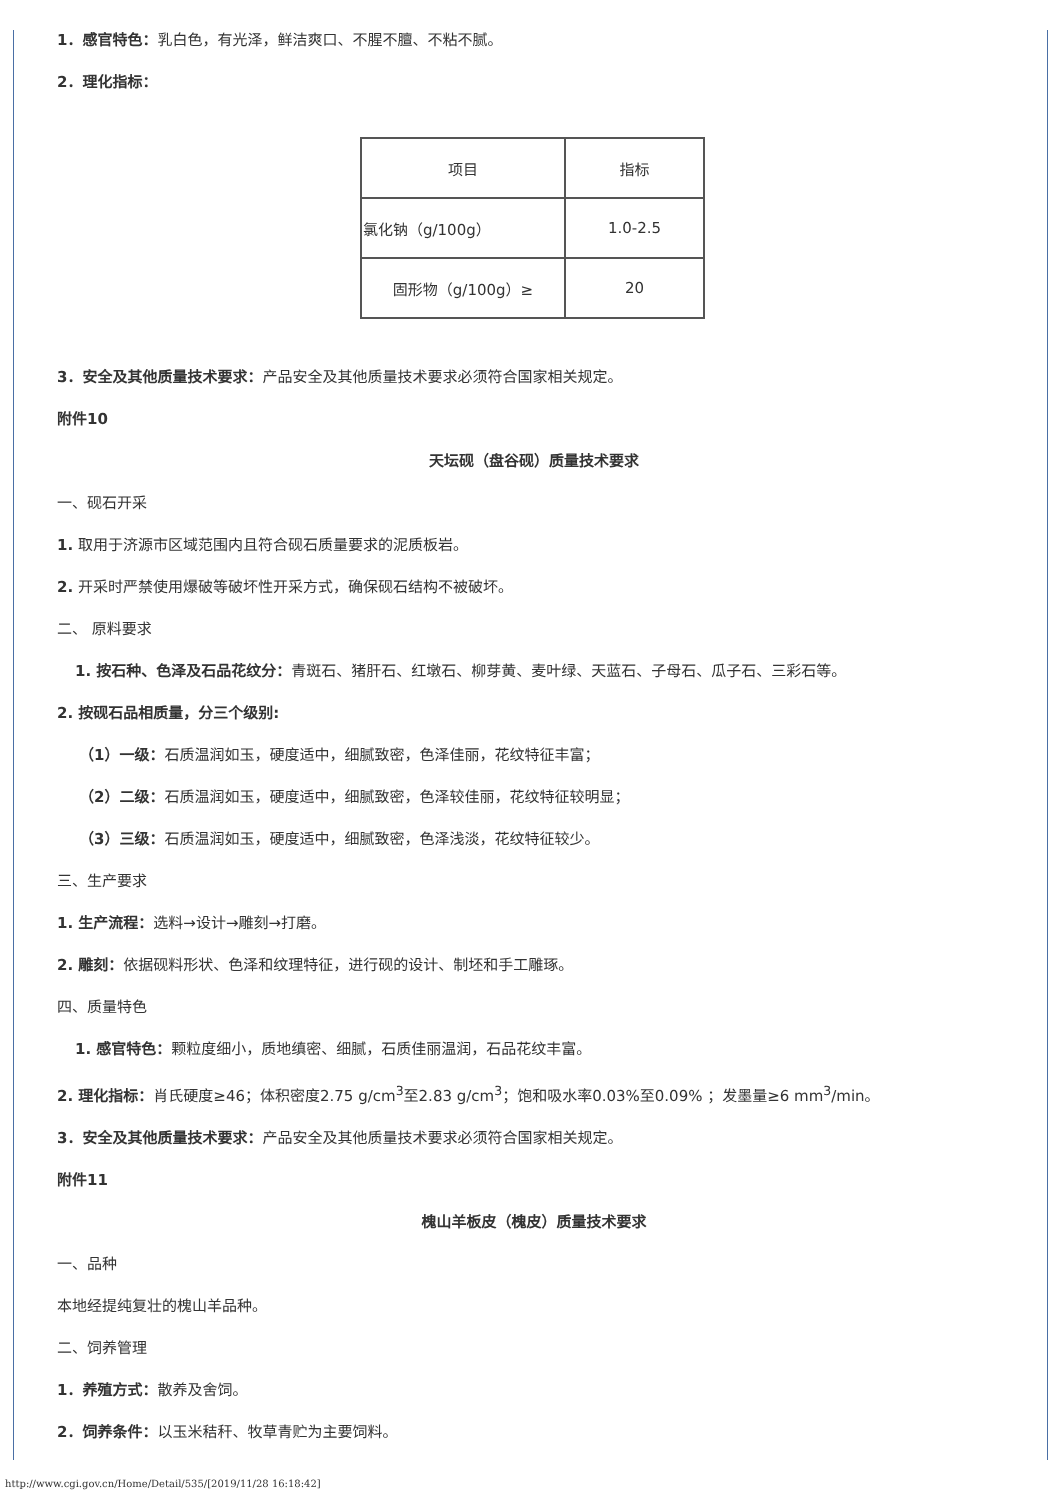1．感官特色：乳白色，有光泽，鲜洁爽口、不腥不膻、不粘不腻。
2．理化指标：
| 项目 | 指标 |
| 氯化钠（g/100g） | 1.0-2.5 |
| 固形物（g/100g）≥ | 20 |
3．安全及其他质量技术要求：产品安全及其他质量技术要求必须符合国家相关规定。
附件10
天坛砚（盘谷砚）质量技术要求
一、砚石开采
1. 取用于济源市区域范围内且符合砚石质量要求的泥质板岩。
2. 开采时严禁使用爆破等破坏性开采方式，确保砚石结构不被破坏。
二、 原料要求
1. 按石种、色泽及石品花纹分：青斑石、猪肝石、红墩石、柳芽黄、麦叶绿、天蓝石、子母石、瓜子石、三彩石等。
2. 按砚石品相质量，分三个级别:
（1）一级：石质温润如玉，硬度适中，细腻致密，色泽佳丽，花纹特征丰富；
（2）二级：石质温润如玉，硬度适中，细腻致密，色泽较佳丽，花纹特征较明显；
（3）三级：石质温润如玉，硬度适中，细腻致密，色泽浅淡，花纹特征较少。
三、生产要求
1. 生产流程：选料→设计→雕刻→打磨。
2. 雕刻：依据砚料形状、色泽和纹理特征，进行砚的设计、制坯和手工雕琢。
四、质量特色
1. 感官特色：颗粒度细小，质地缜密、细腻，石质佳丽温润，石品花纹丰富。
2. 理化指标：肖氏硬度≥46；体积密度2.75 g/cm<sup>3</sup>至2.83 g/cm<sup>3</sup>；饱和吸水率0.03%至0.09% ；发墨量≥6 mm<sup>3</sup>/min。
3．安全及其他质量技术要求：产品安全及其他质量技术要求必须符合国家相关规定。
附件11
槐山羊板皮（槐皮）质量技术要求
一、品种
本地经提纯复壮的槐山羊品种。
二、饲养管理
1．养殖方式：散养及舍饲。
2．饲养条件：以玉米秸秆、牧草青贮为主要饲料。
http://www.cgi.gov.cn/Home/Detail/535/[2019/11/28 16:18:42]